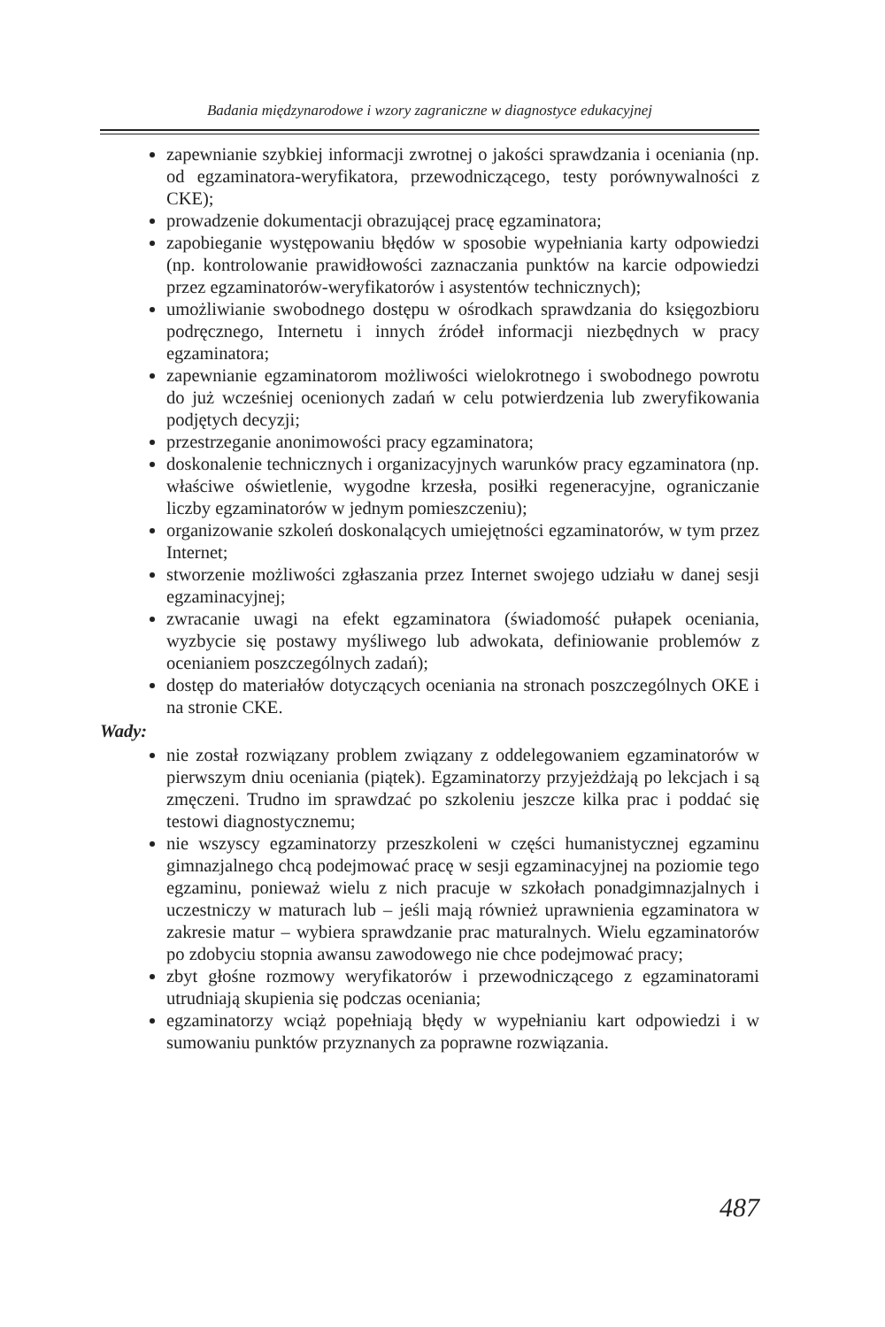Badania międzynarodowe i wzory zagraniczne w diagnostyce edukacyjnej
zapewnianie szybkiej informacji zwrotnej o jakości sprawdzania i oceniania (np. od egzaminatora-weryfikatora, przewodniczącego, testy porównywalności z CKE);
prowadzenie dokumentacji obrazującej pracę egzaminatora;
zapobieganie występowaniu błędów w sposobie wypełniania karty odpowiedzi (np. kontrolowanie prawidłowości zaznaczania punktów na karcie odpowiedzi przez egzaminatorów-weryfikatorów i asystentów technicznych);
umożliwianie swobodnego dostępu w ośrodkach sprawdzania do księgozbioru podręcznego, Internetu i innych źródeł informacji niezbędnych w pracy egzaminatora;
zapewnianie egzaminatorom możliwości wielokrotnego i swobodnego powrotu do już wcześniej ocenionych zadań w celu potwierdzenia lub zweryfikowania podjętych decyzji;
przestrzeganie anonimowości pracy egzaminatora;
doskonalenie technicznych i organizacyjnych warunków pracy egzami­natora (np. właściwe oświetlenie, wygodne krzesła, posiłki regeneracyjne, ograniczanie liczby egzaminatorów w jednym pomieszczeniu);
organizowanie szkoleń doskonalących umiejętności egzaminatorów, w tym przez Internet;
stworzenie możliwości zgłaszania przez Internet swojego udziału w danej sesji egzaminacyjnej;
zwracanie uwagi na efekt egzaminatora (świadomość pułapek oceniania, wyzbycie się postawy myśliwego lub adwokata, definiowanie problemów z ocenianiem poszczególnych zadań);
dostęp do materiałów dotyczących oceniania na stronach poszczególnych OKE i na stronie CKE.
Wady:
nie został rozwiązany problem związany z oddelegowaniem egzaminatorów w pierwszym dniu oceniania (piątek). Egzaminatorzy przyjeżdżają po lekcjach i są zmęczeni. Trudno im sprawdzać po szkoleniu jeszcze kilka prac i poddać się testowi diagnostycznemu;
nie wszyscy egzaminatorzy przeszkoleni w części humanistycznej egzaminu gimnazjalnego chcą podejmować pracę w sesji egzaminacyjnej na poziomie tego egzaminu, ponieważ wielu z nich pracuje w szkołach ponadgimnazjalnych i uczestniczy w maturach lub – jeśli mają również uprawnienia egzaminatora w zakresie matur – wybiera sprawdzanie prac maturalnych. Wielu egzaminatorów po zdobyciu stopnia awansu zawodowego nie chce podejmować pracy;
zbyt głośne rozmowy weryfikatorów i przewodniczącego z egzaminatorami utrudniają skupienia się podczas oceniania;
egzaminatorzy wciąż popełniają błędy w wypełnianiu kart odpowiedzi i w sumowaniu punktów przyznanych za poprawne rozwiązania.
487